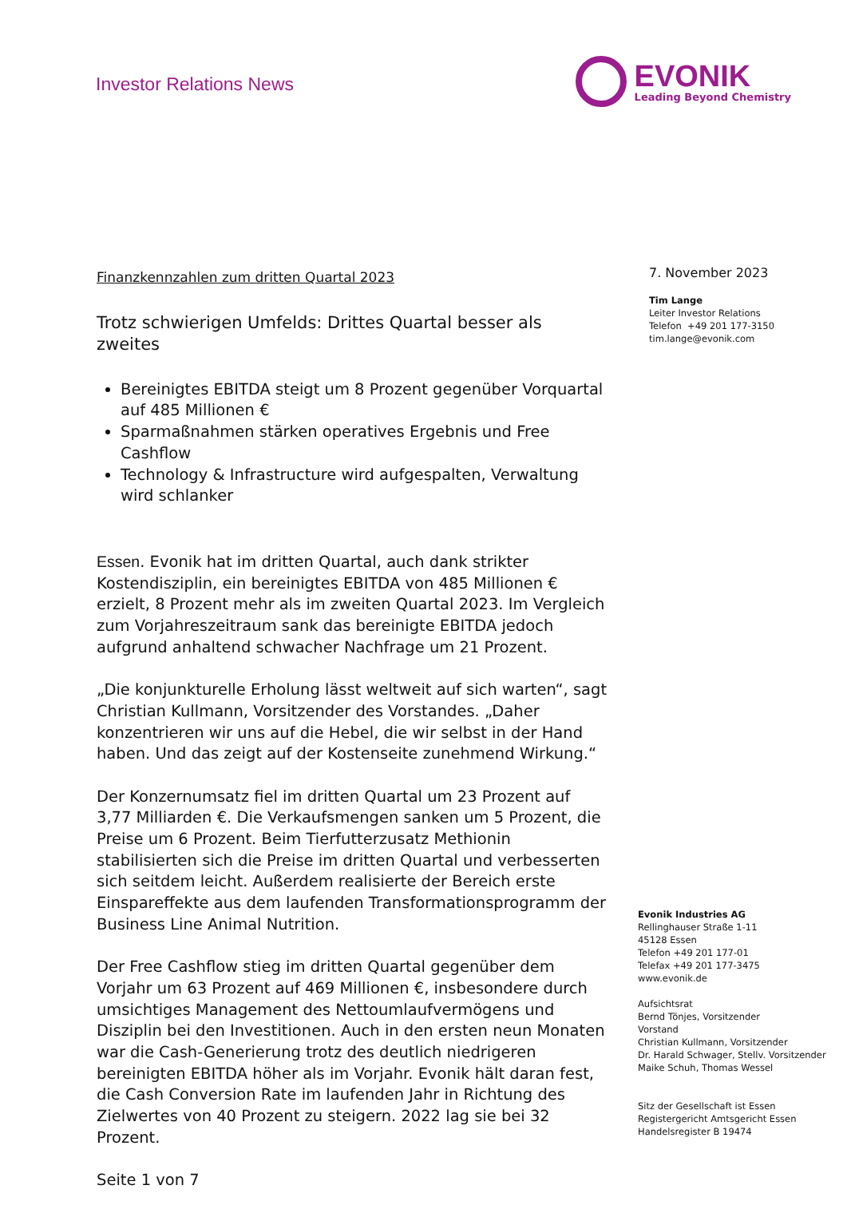Investor Relations News
EVONIK
Leading Beyond Chemistry
Finanzkennzahlen zum dritten Quartal 2023
Trotz schwierigen Umfelds: Drittes Quartal besser als zweites
Bereinigtes EBITDA steigt um 8 Prozent gegenüber Vorquartal auf 485 Millionen €
Sparmaßnahmen stärken operatives Ergebnis und Free Cashflow
Technology & Infrastructure wird aufgespalten, Verwaltung wird schlanker
Essen. Evonik hat im dritten Quartal, auch dank strikter Kostendisziplin, ein bereinigtes EBITDA von 485 Millionen € erzielt, 8 Prozent mehr als im zweiten Quartal 2023. Im Vergleich zum Vorjahreszeitraum sank das bereinigte EBITDA jedoch aufgrund anhaltend schwacher Nachfrage um 21 Prozent.
„Die konjunkturelle Erholung lässt weltweit auf sich warten“, sagt Christian Kullmann, Vorsitzender des Vorstandes. „Daher konzentrieren wir uns auf die Hebel, die wir selbst in der Hand haben. Und das zeigt auf der Kostenseite zunehmend Wirkung.“
Der Konzernumsatz fiel im dritten Quartal um 23 Prozent auf 3,77 Milliarden €. Die Verkaufsmengen sanken um 5 Prozent, die Preise um 6 Prozent. Beim Tierfutterzusatz Methionin stabilisierten sich die Preise im dritten Quartal und verbesserten sich seitdem leicht. Außerdem realisierte der Bereich erste Einspareffekte aus dem laufenden Transformationsprogramm der Business Line Animal Nutrition.
Der Free Cashflow stieg im dritten Quartal gegenüber dem Vorjahr um 63 Prozent auf 469 Millionen €, insbesondere durch umsichtiges Management des Nettoumlaufvermögens und Disziplin bei den Investitionen. Auch in den ersten neun Monaten war die Cash-Generierung trotz des deutlich niedrigeren bereinigten EBITDA höher als im Vorjahr. Evonik hält daran fest, die Cash Conversion Rate im laufenden Jahr in Richtung des Zielwertes von 40 Prozent zu steigern. 2022 lag sie bei 32 Prozent.
Seite 1 von 7
7. November 2023
Tim Lange
Leiter Investor Relations
Telefon +49 201 177-3150
tim.lange@evonik.com
Evonik Industries AG
Rellinghauser Straße 1-11
45128 Essen
Telefon +49 201 177-01
Telefax +49 201 177-3475
www.evonik.de
Aufsichtsrat
Bernd Tönjes, Vorsitzender
Vorstand
Christian Kullmann, Vorsitzender
Dr. Harald Schwager, Stellv. Vorsitzender
Maike Schuh, Thomas Wessel
Sitz der Gesellschaft ist Essen
Registergericht Amtsgericht Essen
Handelsregister B 19474